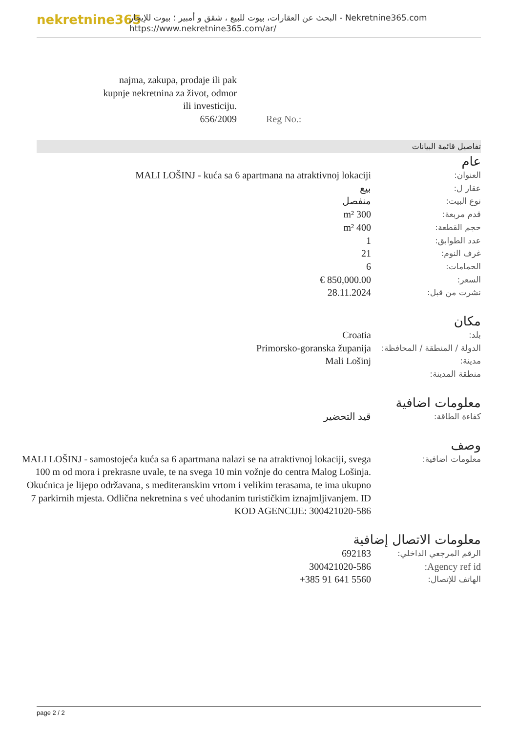nekretnine365
البحث عن العقارات، بيوت للبيع ، شقق و أمبير ؛ بيوت للإيجار - Nekretnine365.com
https://www.nekretnine365.com/ar/
| najma, zakupa, prodaje ili pak kupnje nekretnina za život, odmor ili investiciju. 656/2009 | Reg No.: |
تفاصيل قائمة البيانات
عام
| العنوان: | MALI LOŠINJ - kuća sa 6 apartmana na atraktivnoj lokaciji |
| عقار ل: | بيع |
| نوع البيت: | منفصل |
| قدم مربعة: | 300 m² |
| حجم القطعة: | 400 m² |
| عدد الطوابق: | 1 |
| غرف النوم: | 21 |
| الحمامات: | 6 |
| السعر: | 850,000.00 € |
| نشرت من قبل: | 28.11.2024 |
مكان
| بلد: | Croatia |
| الدولة / المنطقة / المحافظة: | Primorsko-goranska županija |
| مدينة: | Mali Lošinj |
| منطقة المدينة: | |
معلومات اضافية
| كفاءة الطاقة: | قيد التحضير |
وصف
| معلومات اضافية: | MALI LOŠINJ - samostojeća kuća sa 6 apartmana nalazi se na atraktivnoj lokaciji, svega 100 m od mora i prekrasne uvale, te na svega 10 min vožnje do centra Malog Lošinja. Okućnica je lijepo održavana, s mediteranskim vrtom i velikim terasama, te ima ukupno 7 parkirnih mjesta. Odlična nekretnina s već uhodanim turističkim iznajmljivanjem. ID KOD AGENCIJE: 300421020-586 |
معلومات الاتصال إضافية
| الرقم المرجعي الداخلي: | 692183 |
| Agency ref id: | 300421020-586 |
| الهاتف للإتصال: | +385 91 641 5560 |
page 2 / 2